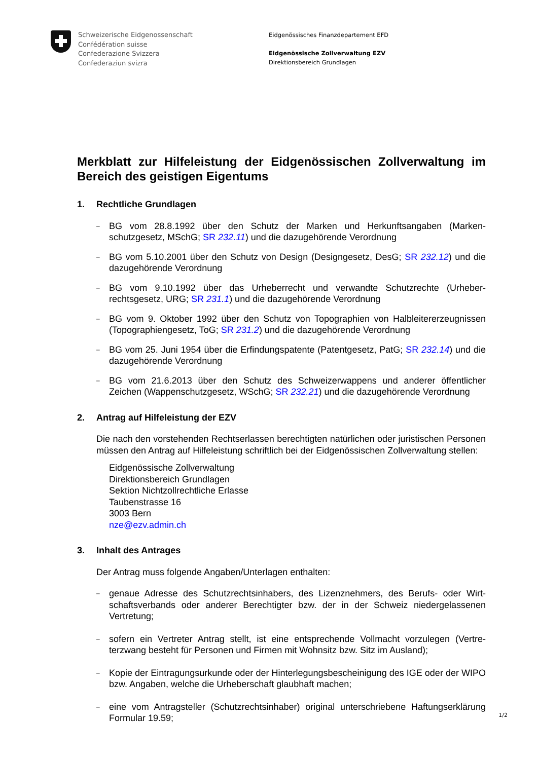Schweizerische Eidgenossenschaft
Confédération suisse
Confederazione Svizzera
Confederaziun svizra
Eidgenössisches Finanzdepartement EFD
Eidgenössische Zollverwaltung EZV
Direktionsbereich Grundlagen
Merkblatt zur Hilfeleistung der Eidgenössischen Zollverwaltung im Bereich des geistigen Eigentums
1. Rechtliche Grundlagen
– BG vom 28.8.1992 über den Schutz der Marken und Herkunftsangaben (Marken­schutzgesetz, MSchG; SR 232.11) und die dazugehörende Verordnung
– BG vom 5.10.2001 über den Schutz von Design (Designgesetz, DesG; SR 232.12) und die dazugehörende Verordnung
– BG vom 9.10.1992 über das Urheberrecht und verwandte Schutzrechte (Urheber­rechtsgesetz, URG; SR 231.1) und die dazugehörende Verordnung
– BG vom 9. Oktober 1992 über den Schutz von Topographien von Halbleitererzeugnis­sen (Topographiengesetz, ToG; SR 231.2) und die dazugehörende Verordnung
– BG vom 25. Juni 1954 über die Erfindungspatente (Patentgesetz, PatG; SR 232.14) und die dazugehörende Verordnung
– BG vom 21.6.2013 über den Schutz des Schweizerwappens und anderer öffentlicher Zeichen (Wappenschutzgesetz, WSchG; SR 232.21) und die dazugehörende Verord­nung
2. Antrag auf Hilfeleistung der EZV
Die nach den vorstehenden Rechtserlassen berechtigten natürlichen oder juristischen Personen müssen den Antrag auf Hilfeleistung schriftlich bei der Eidgenössischen Zoll­verwaltung stellen:
Eidgenössische Zollverwaltung
Direktionsbereich Grundlagen
Sektion Nichtzollrechtliche Erlasse
Taubenstrasse 16
3003 Bern
nze@ezv.admin.ch
3. Inhalt des Antrages
Der Antrag muss folgende Angaben/Unterlagen enthalten:
– genaue Adresse des Schutzrechtsinhabers, des Lizenznehmers, des Berufs- oder Wirt­schaftsverbands oder anderer Berechtigter bzw. der in der Schweiz niedergelassenen Vertretung;
– sofern ein Vertreter Antrag stellt, ist eine entsprechende Vollmacht vorzulegen (Vertre­terzwang besteht für Personen und Firmen mit Wohnsitz bzw. Sitz im Ausland);
– Kopie der Eintragungsurkunde oder der Hinterlegungsbescheinigung des IGE oder der WIPO bzw. Angaben, welche die Urheberschaft glaubhaft machen;
– eine vom Antragsteller (Schutzrechtsinhaber) original unterschriebene Haftungserklä­rung Formular 19.59;
1/2